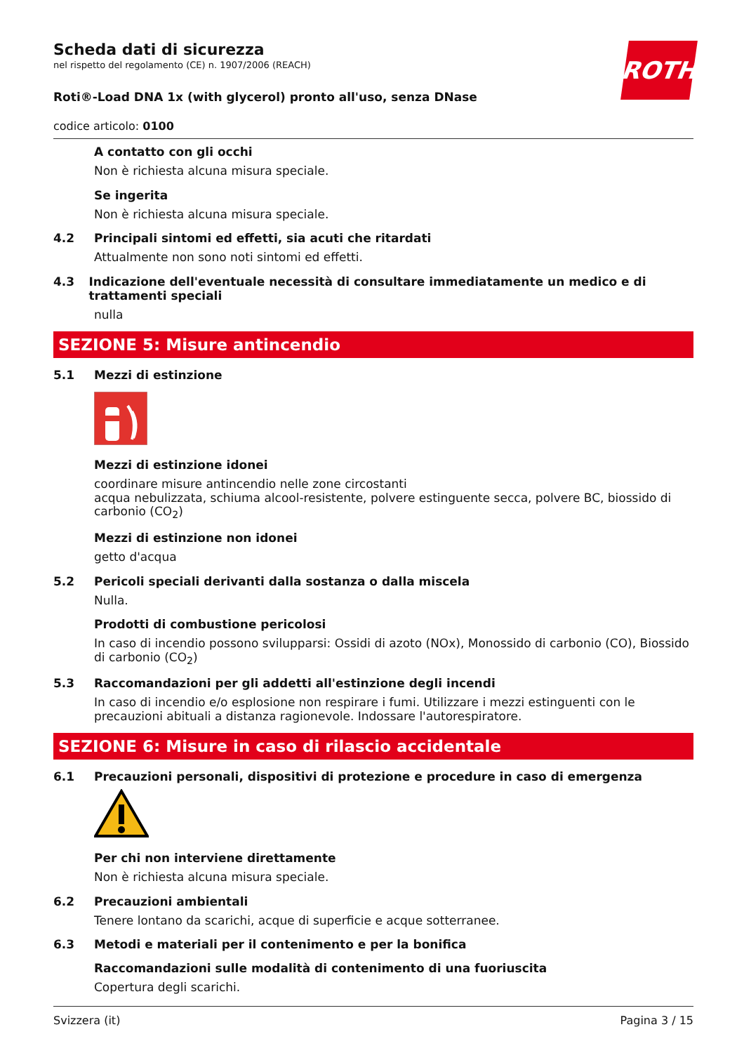ROTH
Scheda dati di sicurezza
nel rispetto del regolamento (CE) n. 1907/2006 (REACH)
Roti®-Load DNA 1x (with glycerol) pronto all'uso, senza DNase
codice articolo: 0100
A contatto con gli occhi
Non è richiesta alcuna misura speciale.
Se ingerita
Non è richiesta alcuna misura speciale.
4.2 Principali sintomi ed effetti, sia acuti che ritardati
Attualmente non sono noti sintomi ed effetti.
4.3 Indicazione dell'eventuale necessità di consultare immediatamente un medico e di trattamenti speciali
nulla
SEZIONE 5: Misure antincendio
5.1 Mezzi di estinzione
Mezzi di estinzione idonei
coordinare misure antincendio nelle zone circostanti
acqua nebulizzata, schiuma alcool-resistente, polvere estinguente secca, polvere BC, biossido di carbonio (CO<sub>2</sub>)
Mezzi di estinzione non idonei
getto d'acqua
5.2 Pericoli speciali derivanti dalla sostanza o dalla miscela
Nulla.
Prodotti di combustione pericolosi
In caso di incendio possono svilupparsi: Ossidi di azoto (NOx), Monossido di carbonio (CO), Biossido di carbonio (CO<sub>2</sub>)
5.3 Raccomandazioni per gli addetti all'estinzione degli incendi
In caso di incendio e/o esplosione non respirare i fumi. Utilizzare i mezzi estinguenti con le precauzioni abituali a distanza ragionevole. Indossare l'autorespiratore.
SEZIONE 6: Misure in caso di rilascio accidentale
6.1 Precauzioni personali, dispositivi di protezione e procedure in caso di emergenza
Per chi non interviene direttamente
Non è richiesta alcuna misura speciale.
6.2 Precauzioni ambientali
Tenere lontano da scarichi, acque di superficie e acque sotterranee.
6.3 Metodi e materiali per il contenimento e per la bonifica
Raccomandazioni sulle modalità di contenimento di una fuoriuscita
Copertura degli scarichi.
Svizzera (it) Pagina 3 / 15